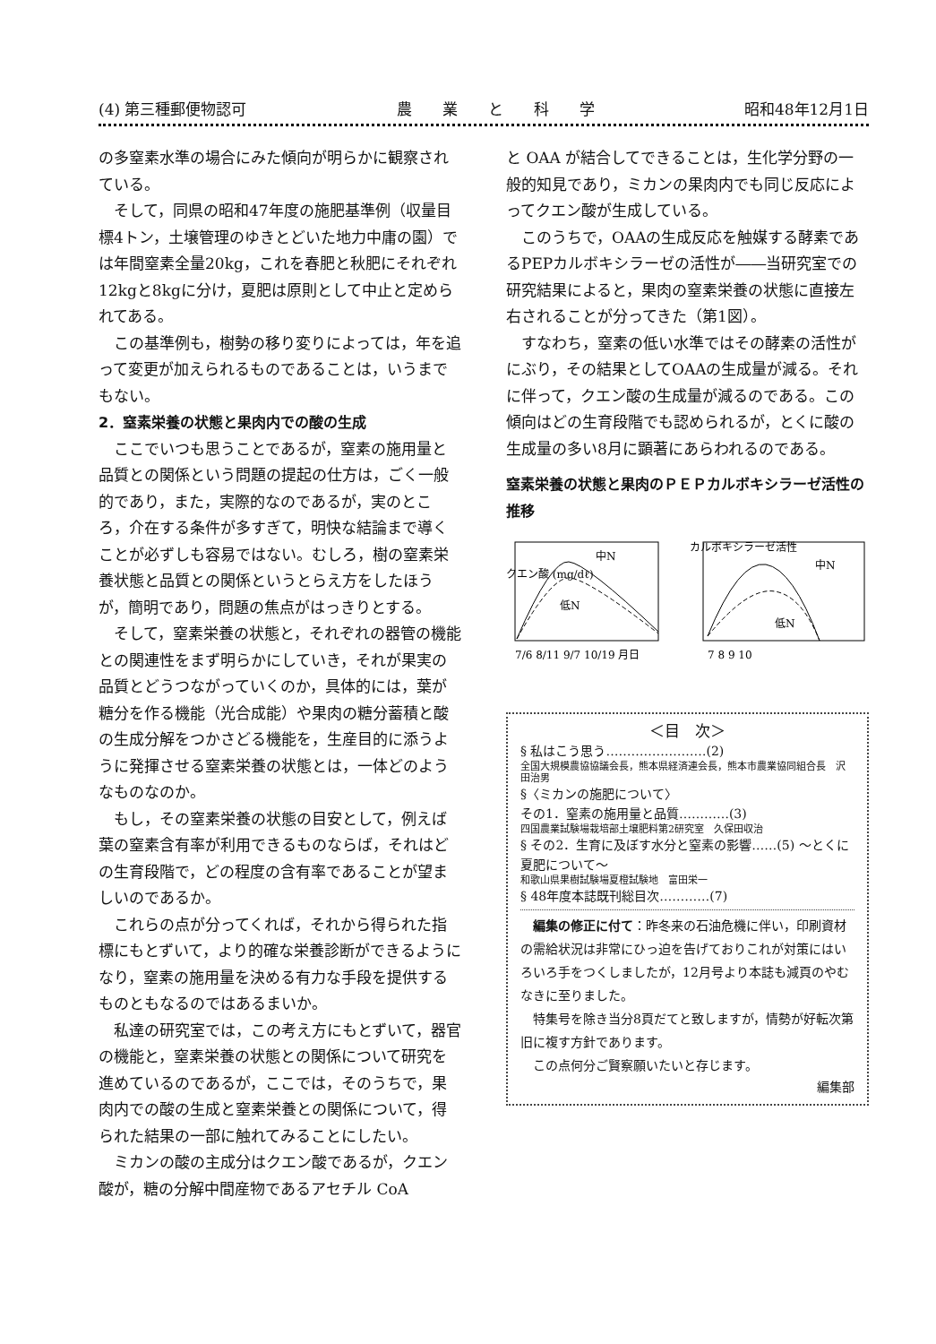(4) 第三種郵便物認可 農　　業　　と　　科　　学 昭和48年12月1日
の多窒素水準の場合にみた傾向が明らかに観察されている。
そして，同県の昭和47年度の施肥基準例（収量目標4トン，土壌管理のゆきとどいた地力中庸の園）では年間窒素全量20kg，これを春肥と秋肥にそれぞれ12kgと8kgに分け，夏肥は原則として中止と定められてある。
この基準例も，樹勢の移り変りによっては，年を追って変更が加えられるものであることは，いうまでもない。
2．窒素栄養の状態と果肉内での酸の生成
ここでいつも思うことであるが，窒素の施用量と品質との関係という問題の提起の仕方は，ごく一般的であり，また，実際的なのであるが，実のところ，介在する条件が多すぎて，明快な結論まで導くことが必ずしも容易ではない。むしろ，樹の窒素栄養状態と品質との関係というとらえ方をしたほうが，簡明であり，問題の焦点がはっきりとする。
そして，窒素栄養の状態と，それぞれの器管の機能との関連性をまず明らかにしていき，それが果実の品質とどうつながっていくのか，具体的には，葉が糖分を作る機能（光合成能）や果肉の糖分蓄積と酸の生成分解をつかさどる機能を，生産目的に添うように発揮させる窒素栄養の状態とは，一体どのようなものなのか。
もし，その窒素栄養の状態の目安として，例えば葉の窒素含有率が利用できるものならば，それはどの生育段階で，どの程度の含有率であることが望ましいのであるか。
これらの点が分ってくれば，それから得られた指標にもとずいて，より的確な栄養診断ができるようになり，窒素の施用量を決める有力な手段を提供するものともなるのではあるまいか。
私達の研究室では，この考え方にもとずいて，器官の機能と，窒素栄養の状態との関係について研究を進めているのであるが，ここでは，そのうちで，果肉内での酸の生成と窒素栄養との関係について，得られた結果の一部に触れてみることにしたい。
ミカンの酸の主成分はクエン酸であるが，クエン酸が，糖の分解中間産物であるアセチル CoA
と OAA が結合してできることは，生化学分野の一般的知見であり，ミカンの果肉内でも同じ反応によってクエン酸が生成している。
このうちで，OAAの生成反応を触媒する酵素であるPEPカルボキシラーゼの活性が――当研究室での研究結果によると，果肉の窒素栄養の状態に直接左右されることが分ってきた（第1図）。
すなわち，窒素の低い水準ではその酵素の活性がにぶり，その結果としてOAAの生成量が減る。それに伴って，クエン酸の生成量が減るのである。この傾向はどの生育段階でも認められるが，とくに酸の生成量の多い8月に顕著にあらわれるのである。
窒素栄養の状態と果肉のＰＥＰカルボキシラーゼ活性の推移
クエン酸 (mg/dℓ)
中N
低N
7/6 8/11 9/7 10/19 月日
中N
低N
カルボキシラーゼ活性
7 8 9 10
＜目　次＞
§ 私はこう思う……………………(2)
全国大規模農協協議会長，熊本県経済連会長，熊本市農業協同組合長　沢田治男
§〈ミカンの施肥について〉
その1．窒素の施用量と品質…………(3)
四国農業試験場栽培部土壌肥料第2研究室　久保田収治
§ その2．生育に及ぼす水分と窒素の影響……(5) 〜とくに夏肥について〜
和歌山県果樹試験場夏橙試験地　富田栄一
§ 48年度本誌既刊総目次…………(7)
編集の修正に付て：昨冬来の石油危機に伴い，印刷資材の需給状況は非常にひっ迫を告げておりこれが対策にはいろいろ手をつくしましたが，12月号より本誌も減頁のやむなきに至りました。
特集号を除き当分8頁だてと致しますが，情勢が好転次第旧に複す方針であります。
この点何分ご賢察願いたいと存じます。
編集部